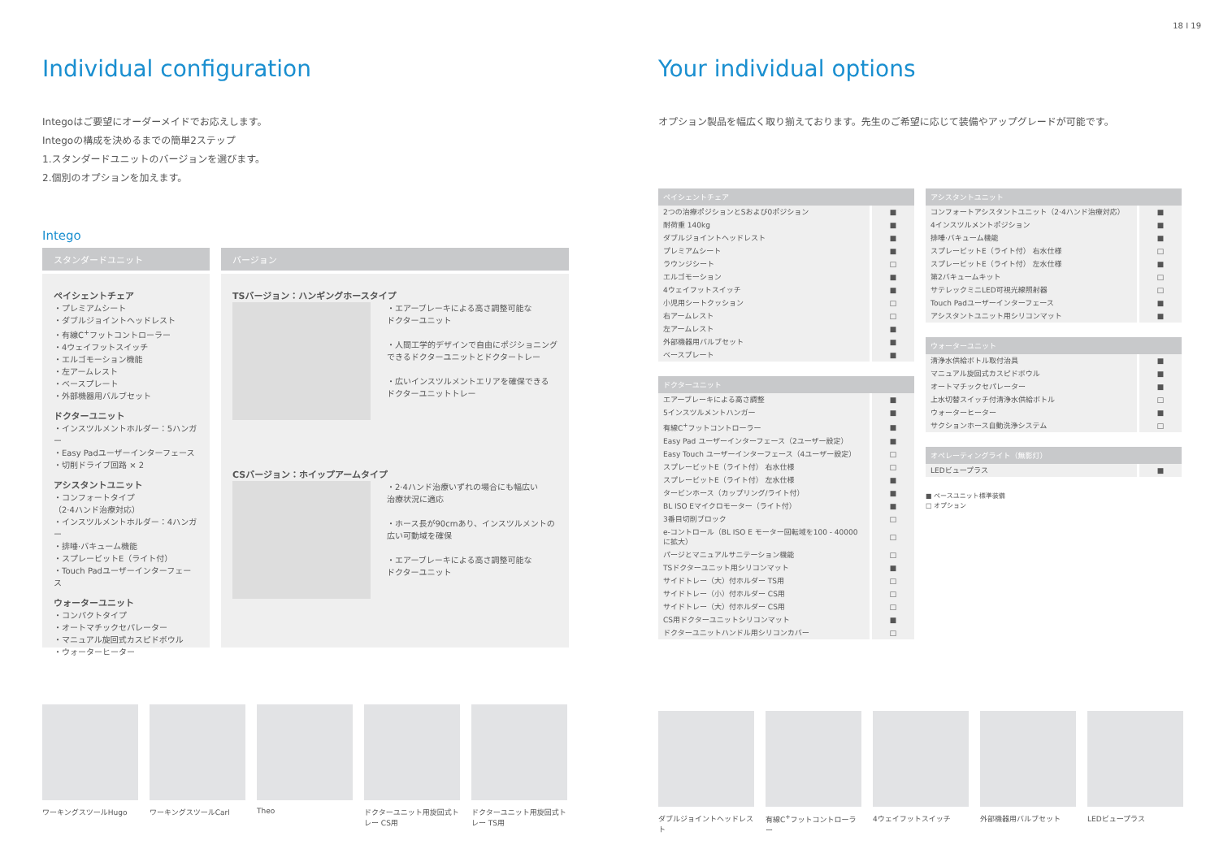18 I 19
Individual configuration
Integoはご要望にオーダーメイドでお応えします。
Integoの構成を決めるまでの簡単2ステップ
1.スタンダードユニットのバージョンを選びます。
2.個別のオプションを加えます。
Intego
スタンダードユニット
ペイシェントチェア
・プレミアムシート
・ダブルジョイントヘッドレスト
・有線C<sup>+</sup>フットコントローラー
・4ウェイフットスイッチ
・エルゴモーション機能
・左アームレスト
・ベースプレート
・外部機器用バルブセット
ドクターユニット
・インスツルメントホルダー：5ハンガー
・Easy Padユーザーインターフェース
・切削ドライブ回路 × 2
アシスタントユニット
・コンフォートタイプ
（2·4ハンド治療対応）
・インスツルメントホルダー：4ハンガー
・排唾·バキューム機能
・スプレービットE（ライト付）
・Touch Padユーザーインターフェース
ウォーターユニット
・コンパクトタイプ
・オートマチックセパレーター
・マニュアル旋回式カスピドボウル
・ウォーターヒーター
バージョン
TSバージョン：ハンギングホースタイプ
・エアーブレーキによる高さ調整可能な
ドクターユニット
・人間工学的デザインで自由にポジショニング
できるドクターユニットとドクタートレー
・広いインスツルメントエリアを確保できる
ドクターユニットトレー
CSバージョン：ホイップアームタイプ
・2·4ハンド治療いずれの場合にも幅広い
治療状況に適応
・ホース長が90cmあり、インスツルメントの
広い可動域を確保
・エアーブレーキによる高さ調整可能な
ドクターユニット
ワーキングスツールHugo ワーキングスツールCarl Theo ドクターユニット用旋回式トレー CS用
ドクターユニット用旋回式トレー TS用
Your individual options
オプション製品を幅広く取り揃えております。先生のご希望に応じて装備やアップグレードが可能です。
| ペイシェントチェア | |
| --- | --- |
| 2つの治療ポジションとSおよび0ポジション | ■ |
| 耐荷重 140kg | ■ |
| ダブルジョイントヘッドレスト | ■ |
| プレミアムシート | ■ |
| ラウンジシート | □ |
| エルゴモーション | ■ |
| 4ウェイフットスイッチ | ■ |
| 小児用シートクッション | □ |
| 右アームレスト | □ |
| 左アームレスト | ■ |
| 外部機器用バルブセット | ■ |
| ベースプレート | ■ |
| ドクターユニット | |
| --- | --- |
| エアーブレーキによる高さ調整 | ■ |
| 5インスツルメントハンガー | ■ |
| 有線C<sup>+</sup>フットコントローラー | ■ |
| Easy Pad ユーザーインターフェース（2ユーザー設定） | ■ |
| Easy Touch ユーザーインターフェース（4ユーザー設定） | □ |
| スプレービットE（ライト付） 右水仕様 | □ |
| スプレービットE（ライト付） 左水仕様 | ■ |
| タービンホース（カップリング/ライト付） | ■ |
| BL ISO Eマイクロモーター（ライト付） | ■ |
| 3番目切削ブロック | □ |
| e-コントロール（BL ISO E モーター回転域を100 - 40000に拡大） | □ |
| パージとマニュアルサニテーション機能 | □ |
| TSドクターユニット用シリコンマット | ■ |
| サイドトレー（大）付ホルダー TS用 | □ |
| サイドトレー（小）付ホルダー CS用 | □ |
| サイドトレー（大）付ホルダー CS用 | □ |
| CS用ドクターユニットシリコンマット | ■ |
| ドクターユニットハンドル用シリコンカバー | □ |
| アシスタントユニット | |
| --- | --- |
| コンフォートアシスタントユニット（2·4ハンド治療対応） | ■ |
| 4インスツルメントポジション | ■ |
| 排唾·バキューム機能 | ■ |
| スプレービットE（ライト付） 右水仕様 | □ |
| スプレービットE（ライト付） 左水仕様 | ■ |
| 第2バキュームキット | □ |
| サテレックミニLED可視光線照射器 | □ |
| Touch Padユーザーインターフェース | ■ |
| アシスタントユニット用シリコンマット | ■ |
| ウォーターユニット | |
| --- | --- |
| 清浄水供給ボトル取付治具 | ■ |
| マニュアル旋回式カスピドボウル | ■ |
| オートマチックセパレーター | ■ |
| 上水切替スイッチ付清浄水供給ボトル | □ |
| ウォーターヒーター | ■ |
| サクションホース自動洗浄システム | □ |
| オペレーティングライト（無影灯） | |
| --- | --- |
| LEDビュープラス | ■ |
■ ベースユニット標準装備
□ オプション
ダブルジョイントヘッドレスト
有線C<sup>+</sup>フットコントローラー
4ウェイフットスイッチ 外部機器用バルブセット LEDビュープラス